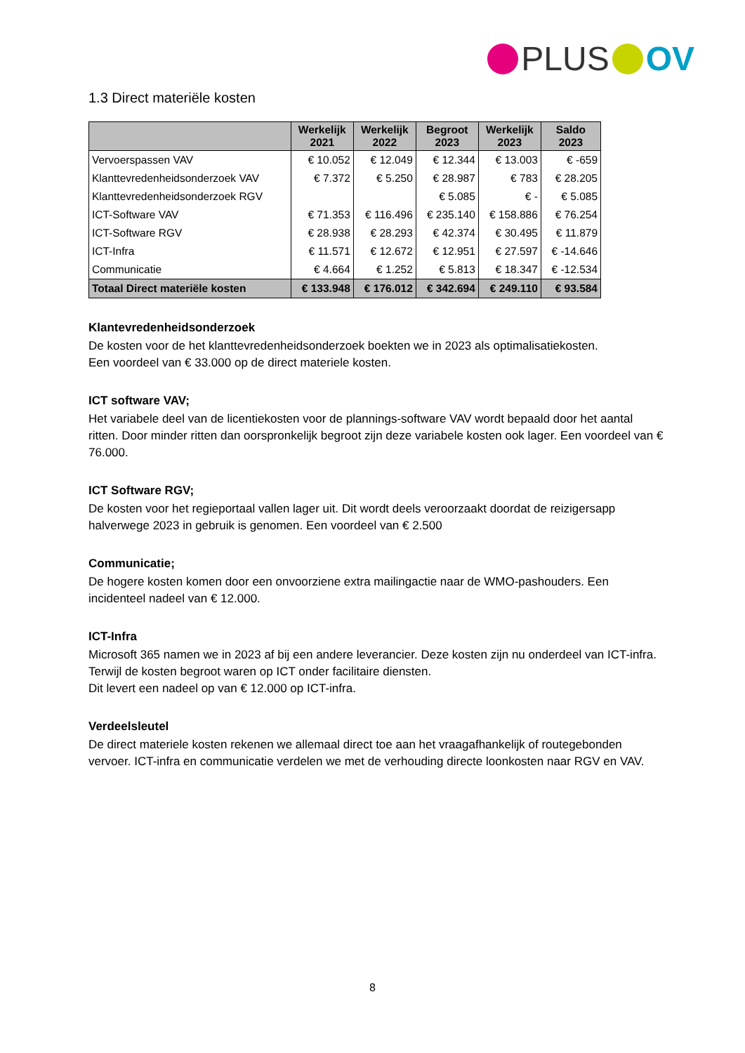PLUS OV
1.3 Direct materiële kosten
| | Werkelijk 2021 | Werkelijk 2022 | Begroot 2023 | Werkelijk 2023 | Saldo 2023 |
| --- | --- | --- | --- | --- | --- |
| Vervoerspassen VAV | € 10.052 | € 12.049 | € 12.344 | € 13.003 | € -659 |
| Klanttevredenheidsonderzoek VAV | € 7.372 | € 5.250 | € 28.987 | € 783 | € 28.205 |
| Klanttevredenheidsonderzoek RGV | | | € 5.085 | € - | € 5.085 |
| ICT-Software VAV | € 71.353 | € 116.496 | € 235.140 | € 158.886 | € 76.254 |
| ICT-Software RGV | € 28.938 | € 28.293 | € 42.374 | € 30.495 | € 11.879 |
| ICT-Infra | € 11.571 | € 12.672 | € 12.951 | € 27.597 | € -14.646 |
| Communicatie | € 4.664 | € 1.252 | € 5.813 | € 18.347 | € -12.534 |
| Totaal Direct materiële kosten | € 133.948 | € 176.012 | € 342.694 | € 249.110 | € 93.584 |
Klantevredenheidsonderzoek
De kosten voor de het klanttevredenheidsonderzoek boekten we in 2023 als optimalisatiekosten.
Een voordeel van € 33.000 op de direct materiele kosten.
ICT software VAV;
Het variabele deel van de licentiekosten voor de plannings-software VAV wordt bepaald door het aantal ritten. Door minder ritten dan oorspronkelijk begroot zijn deze variabele kosten ook lager. Een voordeel van € 76.000.
ICT Software RGV;
De kosten voor het regieportaal vallen lager uit. Dit wordt deels veroorzaakt doordat de reizigersapp halverwege 2023 in gebruik is genomen. Een voordeel van € 2.500
Communicatie;
De hogere kosten komen door een onvoorziene extra mailingactie naar de WMO-pashouders. Een incidenteel nadeel van € 12.000.
ICT-Infra
Microsoft 365 namen we in 2023 af bij een andere leverancier. Deze kosten zijn nu onderdeel van ICT-infra. Terwijl de kosten begroot waren op ICT onder facilitaire diensten.
Dit levert een nadeel op van € 12.000 op ICT-infra.
Verdeelsleutel
De direct materiele kosten rekenen we allemaal direct toe aan het vraagafhankelijk of routegebonden vervoer. ICT-infra en communicatie verdelen we met de verhouding directe loonkosten naar RGV en VAV.
8